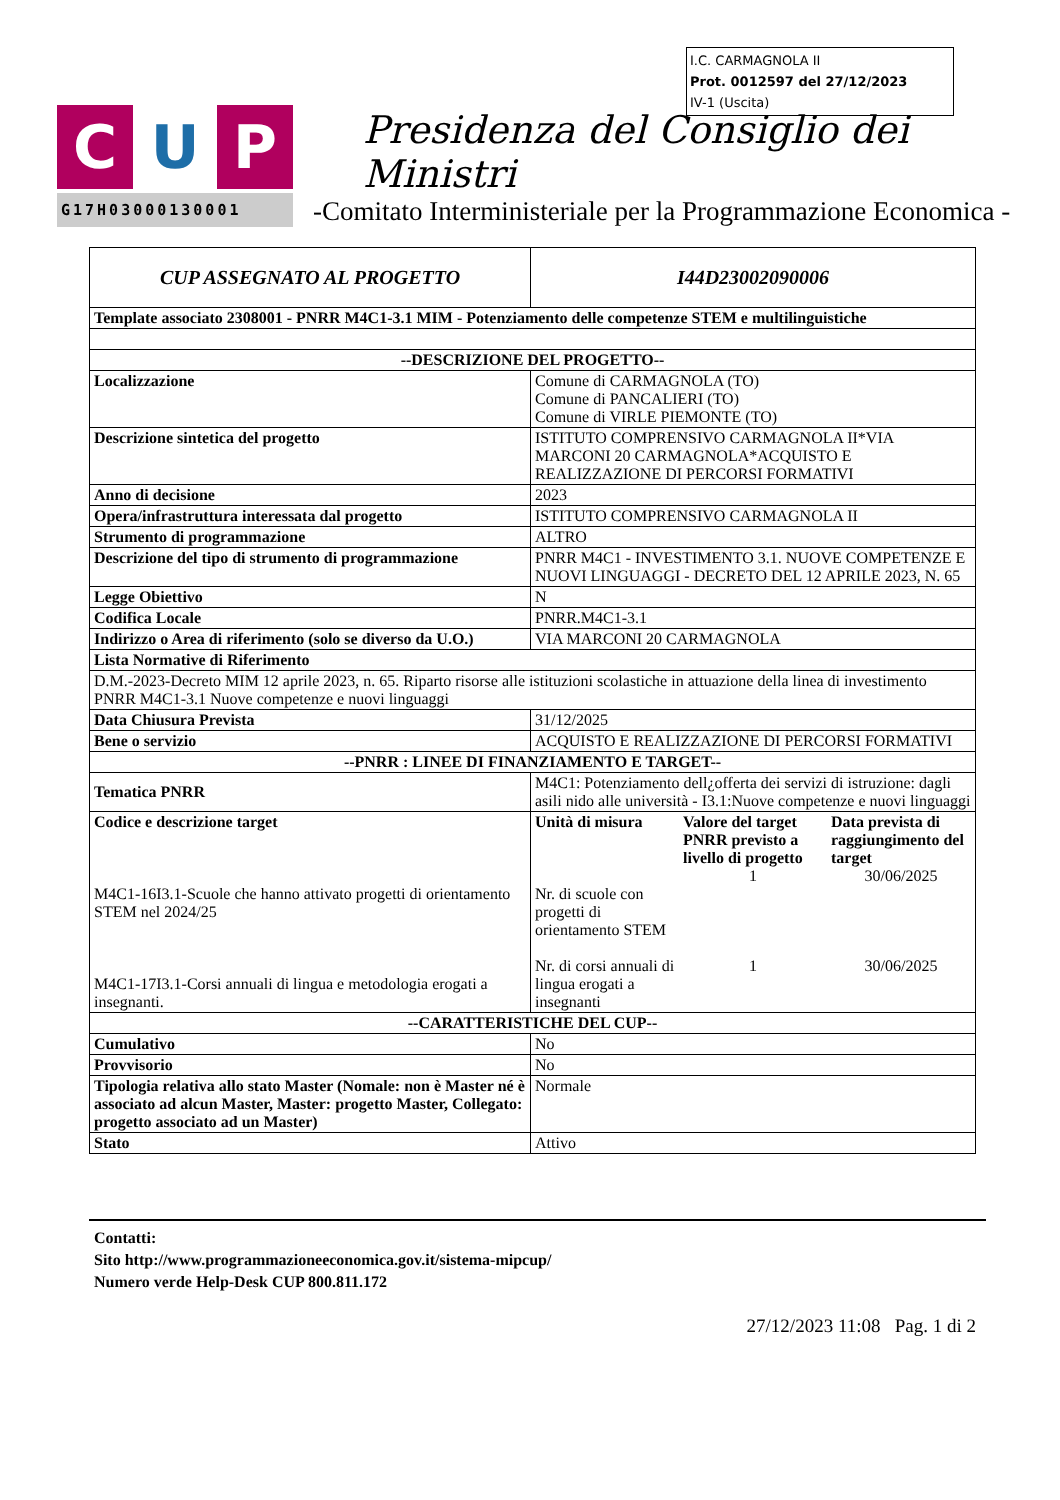I.C. CARMAGNOLA II
Prot. 0012597 del 27/12/2023
IV-1 (Uscita)
C U P
G17H03000130001
Presidenza del Consiglio dei Ministri
-Comitato Interministeriale per la Programmazione Economica -
| CUP ASSEGNATO AL PROGETTO | I44D23002090006 | | |
| Template associato 2308001 - PNRR M4C1-3.1 MIM - Potenziamento delle competenze STEM e multilinguistiche | | | |
| --DESCRIZIONE DEL PROGETTO-- | | | |
| Localizzazione | Comune di CARMAGNOLA (TO) Comune di PANCALIERI (TO) Comune di VIRLE PIEMONTE (TO) | | |
| Descrizione sintetica del progetto | ISTITUTO COMPRENSIVO CARMAGNOLA II*VIA MARCONI 20 CARMAGNOLA*ACQUISTO E REALIZZAZIONE DI PERCORSI FORMATIVI | | |
| Anno di decisione | 2023 | | |
| Opera/infrastruttura interessata dal progetto | ISTITUTO COMPRENSIVO CARMAGNOLA II | | |
| Strumento di programmazione | ALTRO | | |
| Descrizione del tipo di strumento di programmazione | PNRR M4C1 - INVESTIMENTO 3.1. NUOVE COMPETENZE E NUOVI LINGUAGGI - DECRETO DEL 12 APRILE 2023, N. 65 | | |
| Legge Obiettivo | N | | |
| Codifica Locale | PNRR.M4C1-3.1 | | |
| Indirizzo o Area di riferimento (solo se diverso da U.O.) | VIA MARCONI 20 CARMAGNOLA | | |
| Lista Normative di Riferimento | | | |
| D.M.-2023-Decreto MIM 12 aprile 2023, n. 65. Riparto risorse alle istituzioni scolastiche in attuazione della linea di investimento PNRR M4C1-3.1 Nuove competenze e nuovi linguaggi | | | |
| Data Chiusura Prevista | 31/12/2025 | | |
| Bene o servizio | ACQUISTO E REALIZZAZIONE DI PERCORSI FORMATIVI | | |
| --PNRR : LINEE DI FINANZIAMENTO E TARGET-- | | | |
| Tematica PNRR | M4C1: Potenziamento dell¿offerta dei servizi di istruzione: dagli asili nido alle università - I3.1:Nuove competenze e nuovi linguaggi | | |
| Codice e descrizione target M4C1-16I3.1-Scuole che hanno attivato progetti di orientamento STEM nel 2024/25 M4C1-17I3.1-Corsi annuali di lingua e metodologia erogati a insegnanti. | Unità di misura Nr. di scuole con progetti di orientamento STEM Nr. di corsi annuali di lingua erogati a insegnanti | Valore del target PNRR previsto a livello di progetto 1 1 | Data prevista di raggiungimento del target 30/06/2025 30/06/2025 |
| --CARATTERISTICHE DEL CUP-- | | | |
| Cumulativo | No | | |
| Provvisorio | No | | |
| Tipologia relativa allo stato Master (Nomale: non è Master né è associato ad alcun Master, Master: progetto Master, Collegato: progetto associato ad un Master) | Normale | | |
| Stato | Attivo | | |
Contatti:
Sito http://www.programmazioneeconomica.gov.it/sistema-mipcup/
Numero verde Help-Desk CUP 800.811.172
27/12/2023 11:08 Pag. 1 di 2